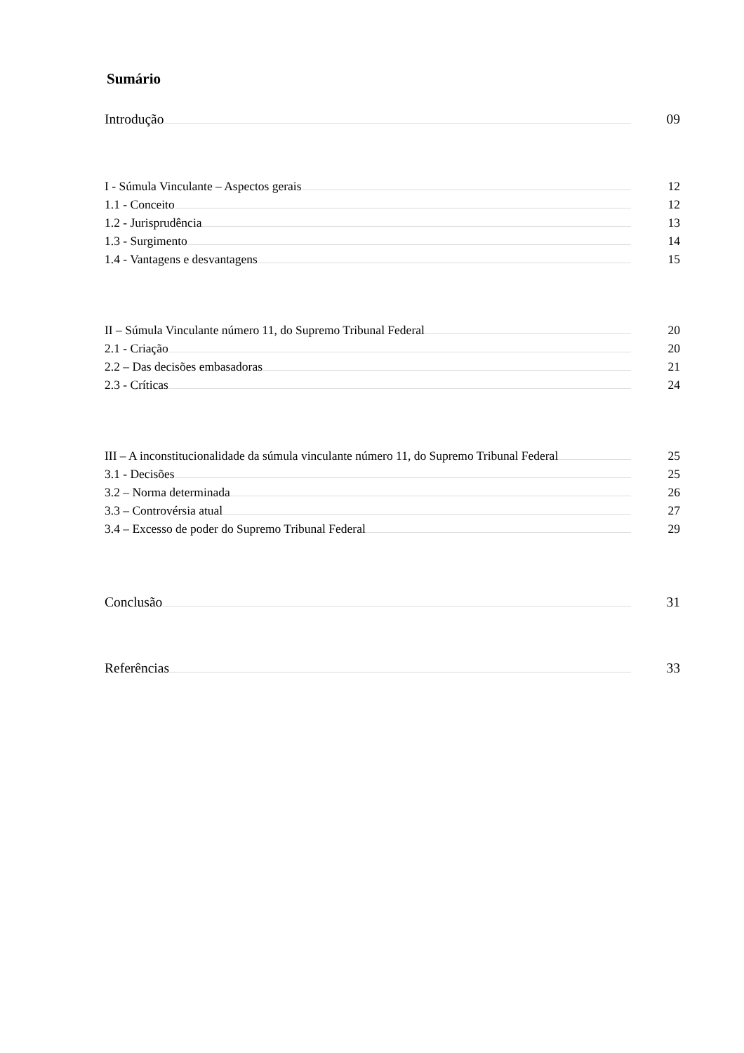Sumário
Introdução 09
I - Súmula Vinculante – Aspectos gerais 12
1.1 - Conceito 12
1.2 - Jurisprudência 13
1.3 - Surgimento 14
1.4 - Vantagens e desvantagens 15
II – Súmula Vinculante número 11, do Supremo Tribunal Federal 20
2.1 - Criação 20
2.2 – Das decisões embasadoras 21
2.3 - Críticas 24
III – A inconstitucionalidade da súmula vinculante número 11, do Supremo Tribunal Federal 25
3.1 - Decisões 25
3.2 – Norma determinada 26
3.3 – Controvérsia atual 27
3.4 – Excesso de poder do Supremo Tribunal Federal 29
Conclusão 31
Referências 33